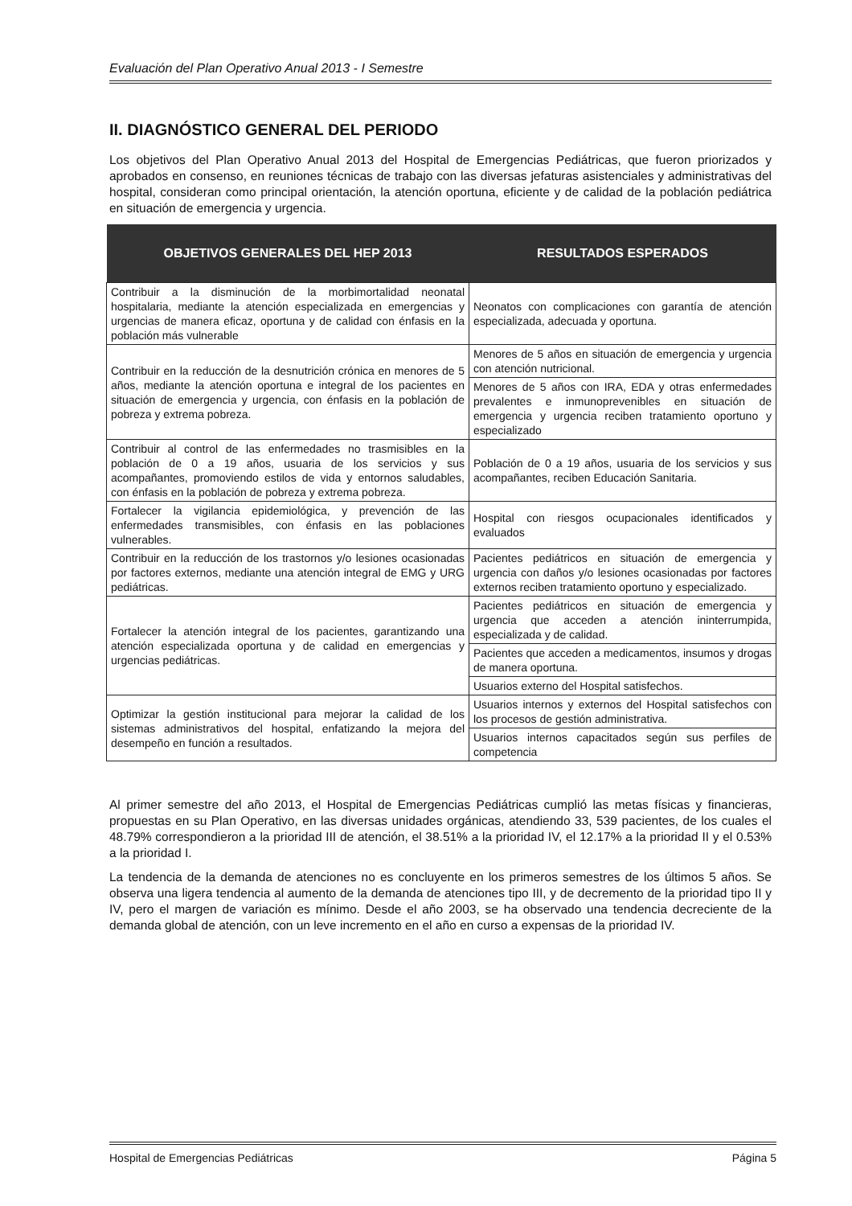Evaluación del Plan Operativo Anual 2013 - I Semestre
II. DIAGNÓSTICO GENERAL DEL PERIODO
Los objetivos del Plan Operativo Anual 2013 del Hospital de Emergencias Pediátricas, que fueron priorizados y aprobados en consenso, en reuniones técnicas de trabajo con las diversas jefaturas asistenciales y administrativas del hospital, consideran como principal orientación, la atención oportuna, eficiente y de calidad de la población pediátrica en situación de emergencia y urgencia.
| OBJETIVOS GENERALES DEL HEP 2013 | RESULTADOS ESPERADOS |
| --- | --- |
| Contribuir a la disminución de la morbimortalidad neonatal hospitalaria, mediante la atención especializada en emergencias y urgencias de manera eficaz, oportuna y de calidad con énfasis en la población más vulnerable | Neonatos con complicaciones con garantía de atención especializada, adecuada y oportuna. |
| Contribuir en la reducción de la desnutrición crónica en menores de 5 años, mediante la atención oportuna e integral de los pacientes en situación de emergencia y urgencia, con énfasis en la población de pobreza y extrema pobreza. | Menores de 5 años en situación de emergencia y urgencia con atención nutricional. |
| | Menores de 5 años con IRA, EDA y otras enfermedades prevalentes e inmunoprevenibles en situación de emergencia y urgencia reciben tratamiento oportuno y especializado |
| Contribuir al control de las enfermedades no trasmisibles en la población de 0 a 19 años, usuaria de los servicios y sus acompañantes, promoviendo estilos de vida y entornos saludables, con énfasis en la población de pobreza y extrema pobreza. | Población de 0 a 19 años, usuaria de los servicios y sus acompañantes, reciben Educación Sanitaria. |
| Fortalecer la vigilancia epidemiológica, y prevención de las enfermedades transmisibles, con énfasis en las poblaciones vulnerables. | Hospital con riesgos ocupacionales identificados y evaluados |
| Contribuir en la reducción de los trastornos y/o lesiones ocasionadas por factores externos, mediante una atención integral de EMG y URG pediátricas. | Pacientes pediátricos en situación de emergencia y urgencia con daños y/o lesiones ocasionadas por factores externos reciben tratamiento oportuno y especializado. |
| Fortalecer la atención integral de los pacientes, garantizando una atención especializada oportuna y de calidad en emergencias y urgencias pediátricas. | Pacientes pediátricos en situación de emergencia y urgencia que acceden a atención ininterrumpida, especializada y de calidad. |
| | Pacientes que acceden a medicamentos, insumos y drogas de manera oportuna. |
| | Usuarios externo del Hospital satisfechos. |
| Optimizar la gestión institucional para mejorar la calidad de los sistemas administrativos del hospital, enfatizando la mejora del desempeño en función a resultados. | Usuarios internos y externos del Hospital satisfechos con los procesos de gestión administrativa. |
| | Usuarios internos capacitados según sus perfiles de competencia |
Al primer semestre del año 2013, el Hospital de Emergencias Pediátricas cumplió las metas físicas y financieras, propuestas en su Plan Operativo, en las diversas unidades orgánicas, atendiendo 33, 539 pacientes, de los cuales el 48.79% correspondieron a la prioridad III de atención, el 38.51% a la prioridad IV, el 12.17% a la prioridad II y el 0.53% a la prioridad I.
La tendencia de la demanda de atenciones no es concluyente en los primeros semestres de los últimos 5 años. Se observa una ligera tendencia al aumento de la demanda de atenciones tipo III, y de decremento de la prioridad tipo II y IV, pero el margen de variación es mínimo. Desde el año 2003, se ha observado una tendencia decreciente de la demanda global de atención, con un leve incremento en el año en curso a expensas de la prioridad IV.
Hospital de Emergencias Pediátricas Página 5